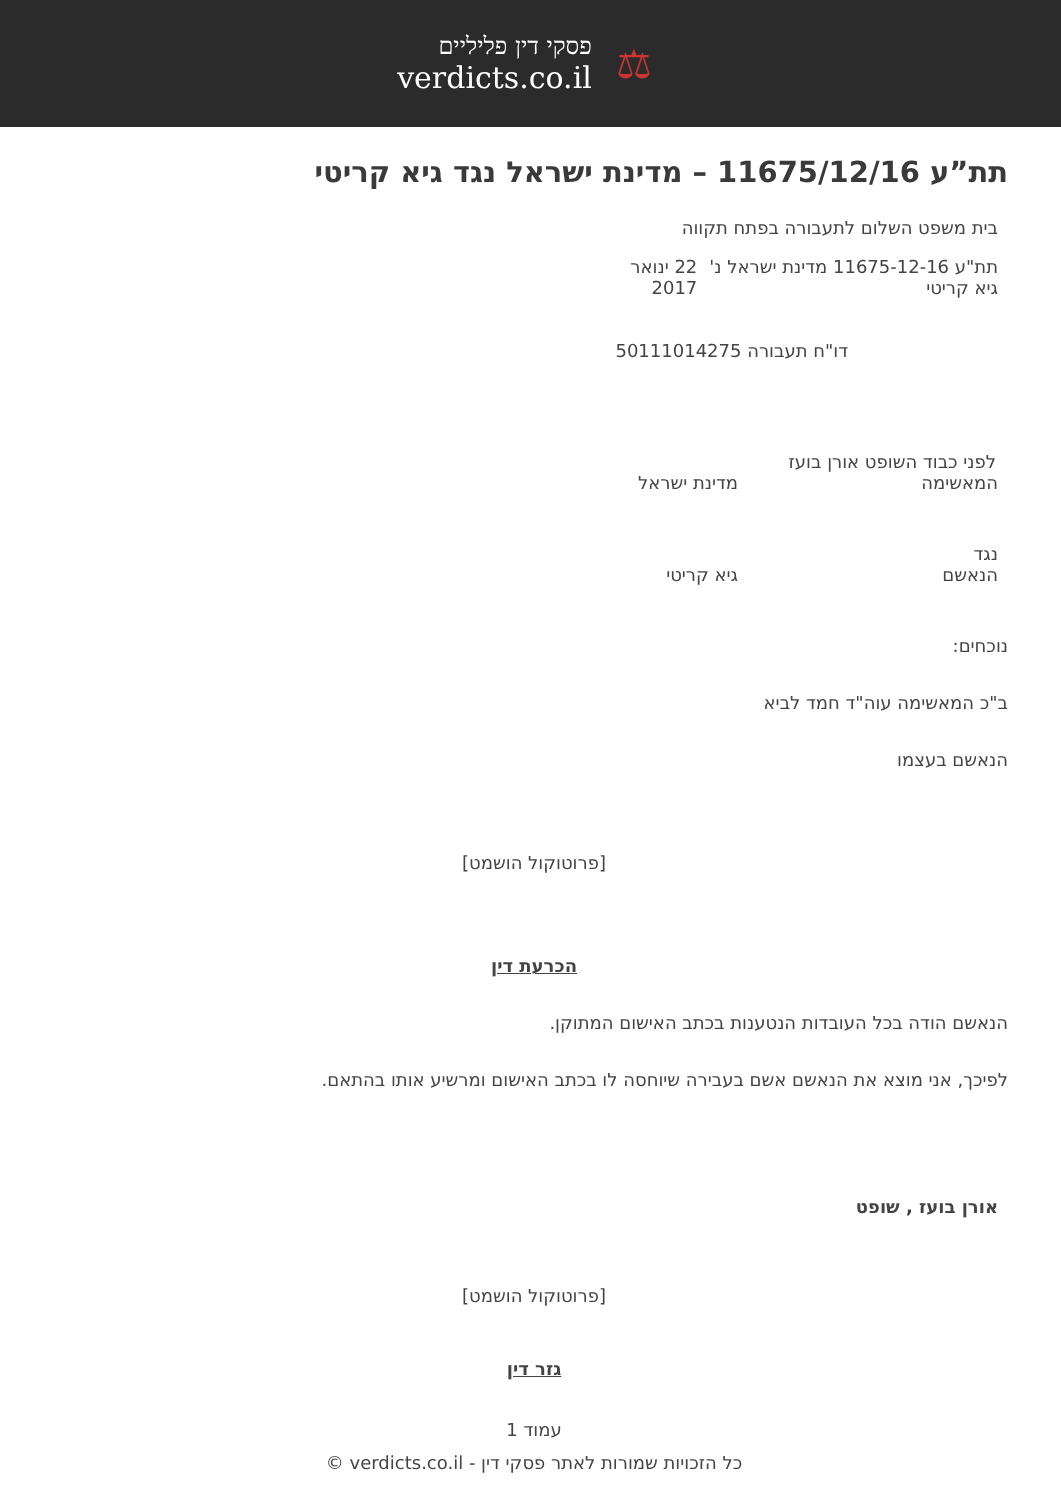פסקי דין פליליים
verdicts.co.il
⚖
תת”ע 11675/12/16 – מדינת ישראל נגד גיא קריטי
בית משפט השלום לתעבורה בפתח תקווה
תת"ע 11675-12-16 מדינת ישראל נ' גיא קריטי 22 ינואר 2017
דו"ח תעבורה 50111014275
לפני כבוד השופט אורן בועז
המאשימה מדינת ישראל
נגד
הנאשם גיא קריטי
נוכחים:
ב"כ המאשימה עוה"ד חמד לביא
הנאשם בעצמו
[פרוטוקול הושמט]
הכרעת דין
הנאשם הודה בכל העובדות הנטענות בכתב האישום המתוקן.
לפיכך, אני מוצא את הנאשם אשם בעבירה שיוחסה לו בכתב האישום ומרשיע אותו בהתאם.
אורן בועז , שופט
[פרוטוקול הושמט]
גזר דין
עמוד 1
כל הזכויות שמורות לאתר פסקי דין - verdicts.co.il ©